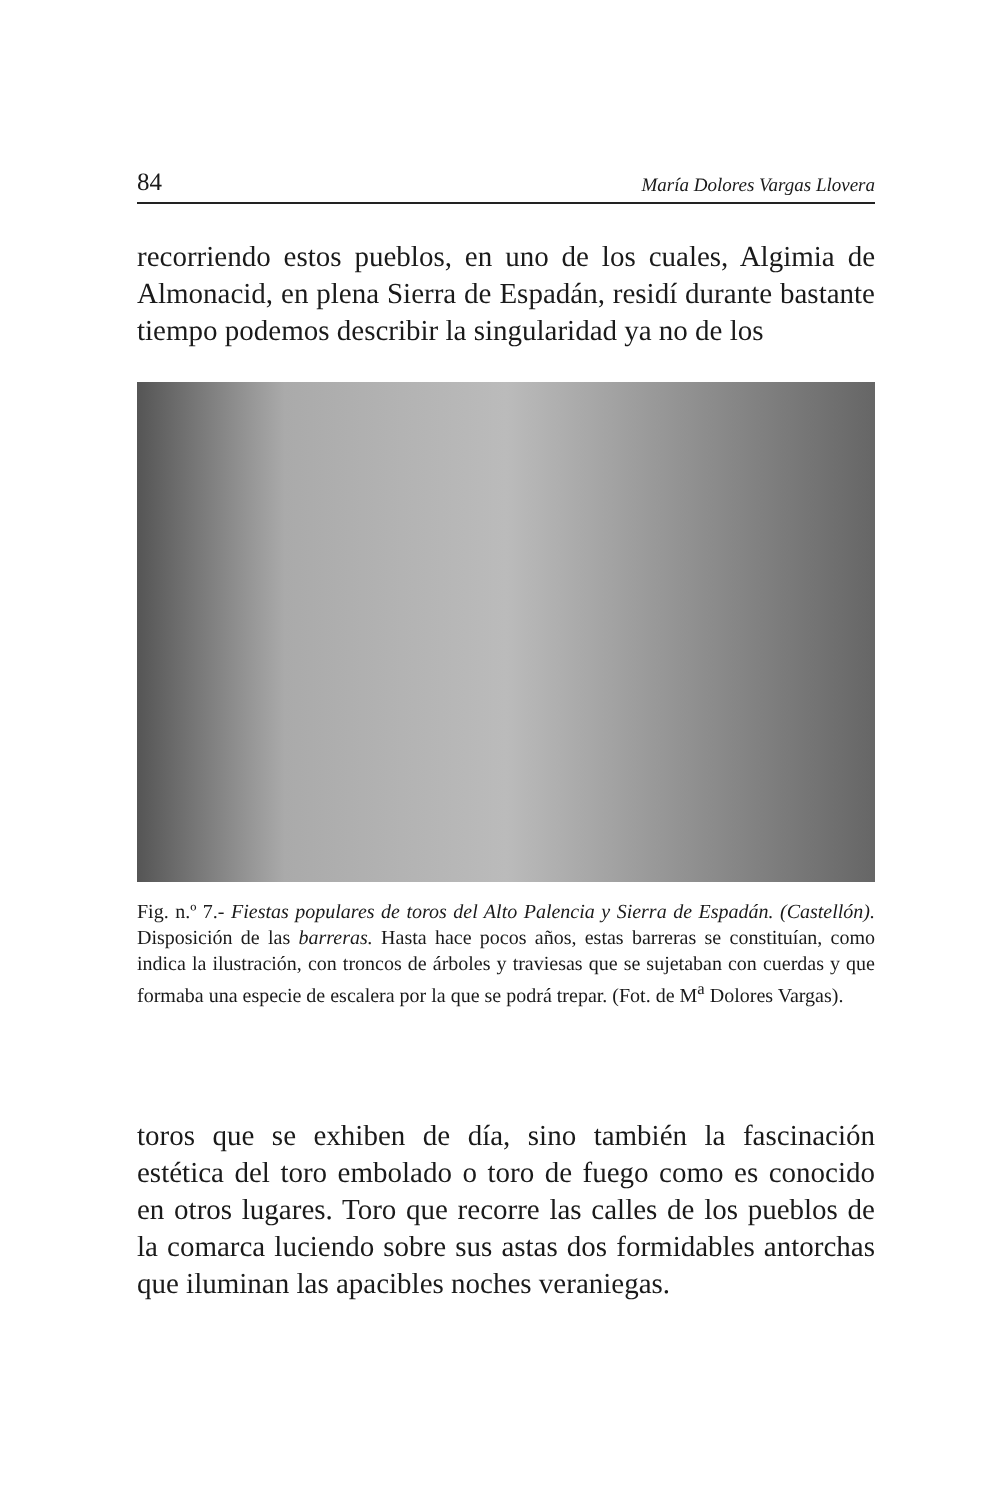84 María Dolores Vargas Llovera
recorriendo estos pueblos, en uno de los cuales, Algimia de Almonacid, en plena Sierra de Espadán, residí durante bastante tiempo podemos describir la singularidad ya no de los
Fig. n.º 7.- Fiestas populares de toros del Alto Palencia y Sierra de Espadán. (Castellón). Disposición de las barreras. Hasta hace pocos años, estas barreras se constituían, como indica la ilustración, con troncos de árboles y traviesas que se sujetaban con cuerdas y que formaba una especie de escalera por la que se podrá trepar. (Fot. de M<sup>a</sup> Dolores Vargas).
toros que se exhiben de día, sino también la fascinación estética del toro embolado o toro de fuego como es conocido en otros lugares. Toro que recorre las calles de los pueblos de la comarca luciendo sobre sus astas dos formidables antorchas que iluminan las apacibles noches veraniegas.